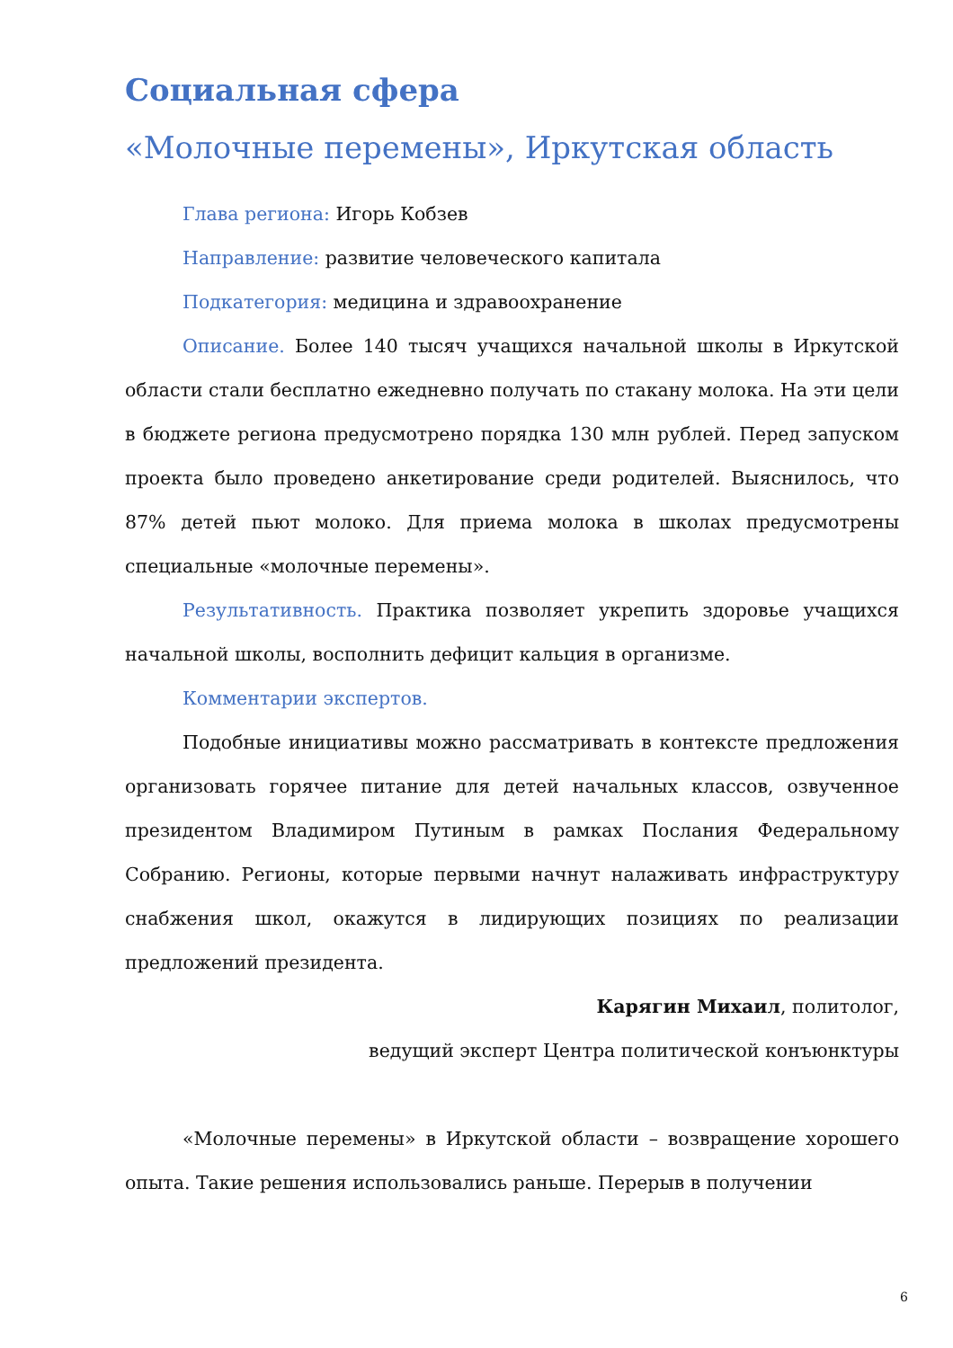Социальная сфера
«Молочные перемены», Иркутская область
Глава региона: Игорь Кобзев
Направление: развитие человеческого капитала
Подкатегория: медицина и здравоохранение
Описание. Более 140 тысяч учащихся начальной школы в Иркутской области стали бесплатно ежедневно получать по стакану молока. На эти цели в бюджете региона предусмотрено порядка 130 млн рублей. Перед запуском проекта было проведено анкетирование среди родителей. Выяснилось, что 87% детей пьют молоко. Для приема молока в школах предусмотрены специальные «молочные перемены».
Результативность. Практика позволяет укрепить здоровье учащихся начальной школы, восполнить дефицит кальция в организме.
Комментарии экспертов.
Подобные инициативы можно рассматривать в контексте предложения организовать горячее питание для детей начальных классов, озвученное президентом Владимиром Путиным в рамках Послания Федеральному Собранию. Регионы, которые первыми начнут налаживать инфраструктуру снабжения школ, окажутся в лидирующих позициях по реализации предложений президента.
Карягин Михаил, политолог,
ведущий эксперт Центра политической конъюнктуры
«Молочные перемены» в Иркутской области – возвращение хорошего опыта. Такие решения использовались раньше. Перерыв в получении
6